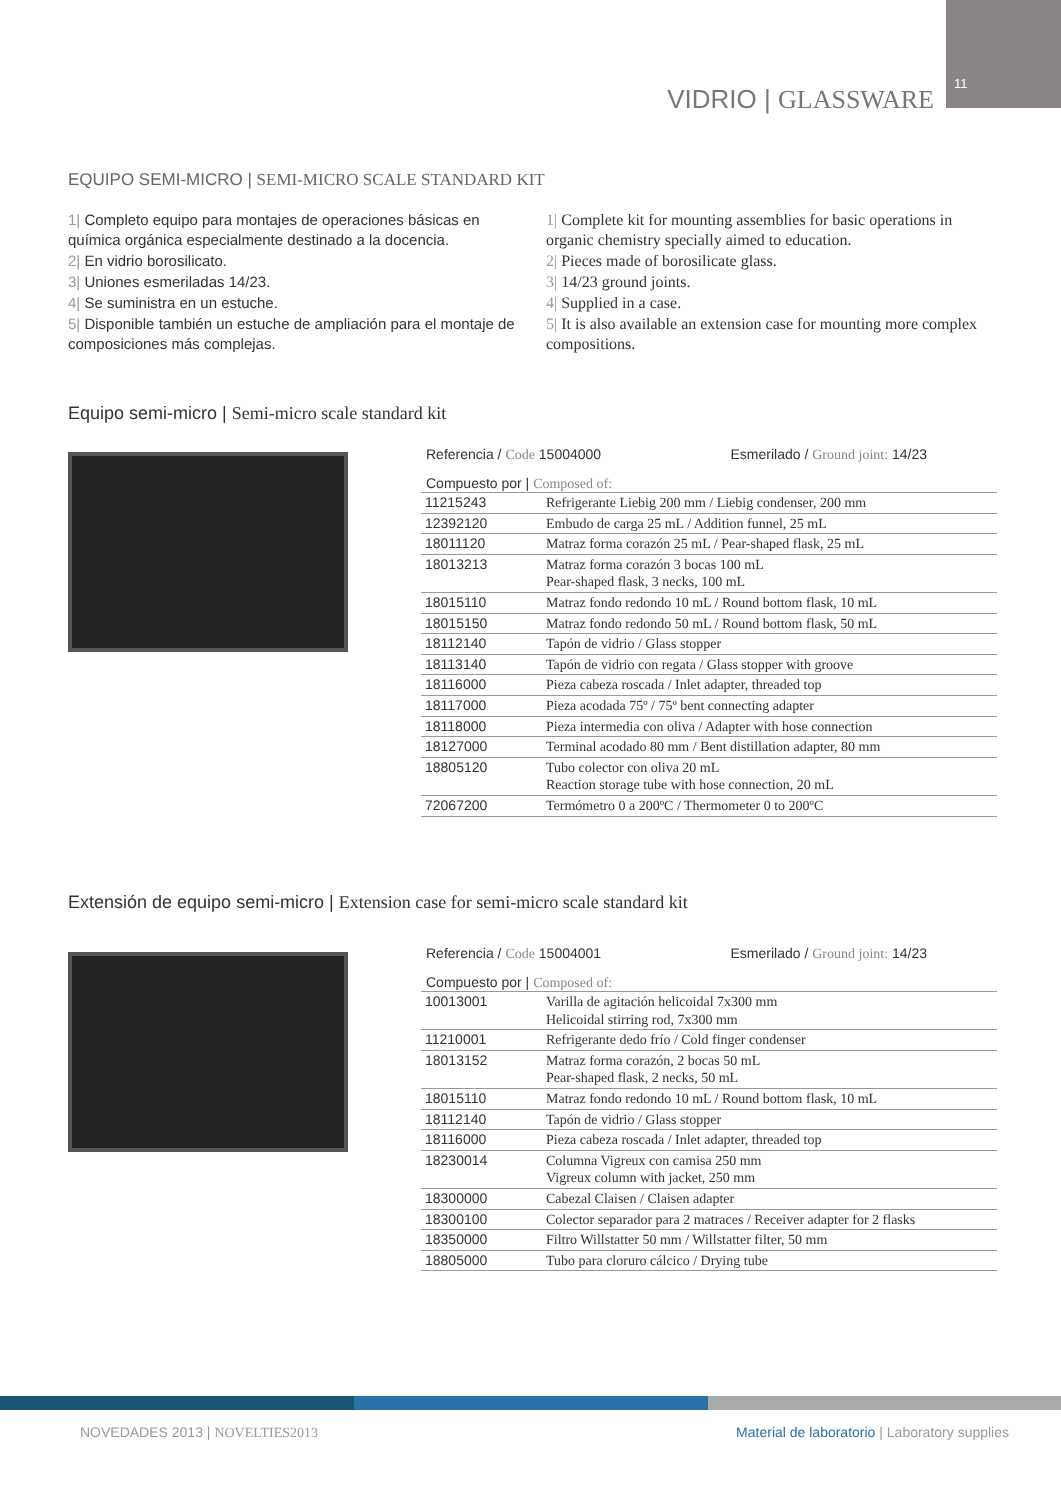11
VIDRIO | GLASSWARE
EQUIPO SEMI-MICRO | SEMI-MICRO SCALE STANDARD KIT
1| Completo equipo para montajes de operaciones básicas en química orgánica especialmente destinado a la docencia.
2| En vidrio borosilicato.
3| Uniones esmeriladas 14/23.
4| Se suministra en un estuche.
5| Disponible también un estuche de ampliación para el montaje de composiciones más complejas.
1| Complete kit for mounting assemblies for basic operations in organic chemistry specially aimed to education.
2| Pieces made of borosilicate glass.
3| 14/23 ground joints.
4| Supplied in a case.
5| It is also available an extension case for mounting more complex compositions.
Equipo semi-micro | Semi-micro scale standard kit
Referencia / Code 15004000 Esmerilado / Ground joint: 14/23
Compuesto por | Composed of:
| 11215243 | Refrigerante Liebig 200 mm / Liebig condenser, 200 mm |
| 12392120 | Embudo de carga 25 mL / Addition funnel, 25 mL |
| 18011120 | Matraz forma corazón 25 mL / Pear-shaped flask, 25 mL |
| 18013213 | Matraz forma corazón 3 bocas 100 mL Pear-shaped flask, 3 necks, 100 mL |
| 18015110 | Matraz fondo redondo 10 mL / Round bottom flask, 10 mL |
| 18015150 | Matraz fondo redondo 50 mL / Round bottom flask, 50 mL |
| 18112140 | Tapón de vidrio / Glass stopper |
| 18113140 | Tapón de vidrio con regata / Glass stopper with groove |
| 18116000 | Pieza cabeza roscada / Inlet adapter, threaded top |
| 18117000 | Pieza acodada 75º / 75º bent connecting adapter |
| 18118000 | Pieza intermedia con oliva / Adapter with hose connection |
| 18127000 | Terminal acodado 80 mm / Bent distillation adapter, 80 mm |
| 18805120 | Tubo colector con oliva 20 mL Reaction storage tube with hose connection, 20 mL |
| 72067200 | Termómetro 0 a 200ºC / Thermometer 0 to 200ºC |
Extensión de equipo semi-micro | Extension case for semi-micro scale standard kit
Referencia / Code 15004001 Esmerilado / Ground joint: 14/23
Compuesto por | Composed of:
| 10013001 | Varilla de agitación helicoidal 7x300 mm Helicoidal stirring rod, 7x300 mm |
| 11210001 | Refrigerante dedo frío / Cold finger condenser |
| 18013152 | Matraz forma corazón, 2 bocas 50 mL Pear-shaped flask, 2 necks, 50 mL |
| 18015110 | Matraz fondo redondo 10 mL / Round bottom flask, 10 mL |
| 18112140 | Tapón de vidrio / Glass stopper |
| 18116000 | Pieza cabeza roscada / Inlet adapter, threaded top |
| 18230014 | Columna Vigreux con camisa 250 mm Vigreux column with jacket, 250 mm |
| 18300000 | Cabezal Claisen / Claisen adapter |
| 18300100 | Colector separador para 2 matraces / Receiver adapter for 2 flasks |
| 18350000 | Filtro Willstatter 50 mm / Willstatter filter, 50 mm |
| 18805000 | Tubo para cloruro cálcico / Drying tube |
NOVEDADES 2013 | NOVELTIES2013
Material de laboratorio | Laboratory supplies